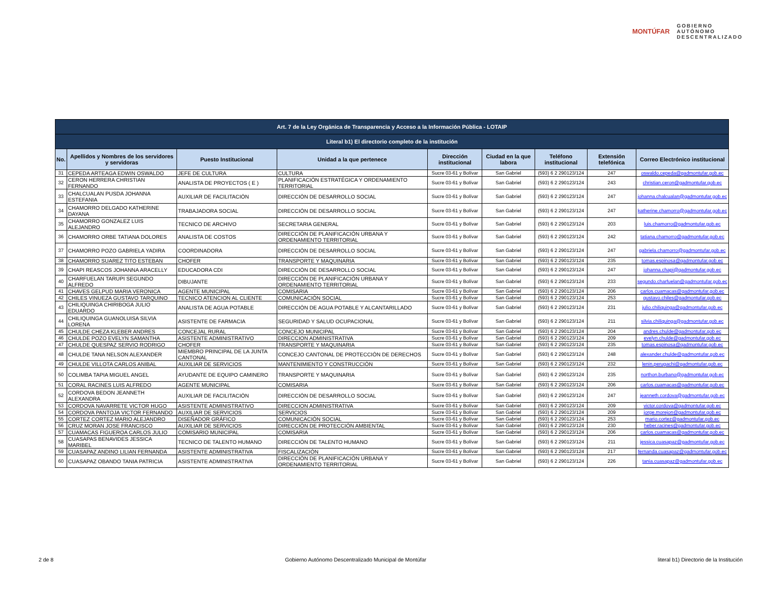MONTÚFAR
GOBIERNO
AUTÓNOMO
DESCENTRALIZADO
| Art. 7 de la Ley Orgánica de Transparencia y Acceso a la Información Pública - LOTAIP | | | | | | | | |
| --- | --- | --- | --- | --- | --- | --- | --- | --- |
| Literal b1) El directorio completo de la institución | | | | | | | | |
| No. | Apellidos y Nombres de los servidores y servidoras | Puesto Institucional | Unidad a la que pertenece | Dirección institucional | Ciudad en la que labora | Teléfono institucional | Extensión telefónica | Correo Electrónico institucional |
| 31 | CEPEDA ARTEAGA EDWIN OSWALDO | JEFE DE CULTURA | CULTURA | Sucre 03-61 y Bolívar | San Gabriel | (593) 6 2 290123/124 | 247 | oswaldo.cepeda@gadmontufar.gob.ec |
| 32 | CERON HERRERA CHRISTIAN FERNANDO | ANALISTA DE PROYECTOS ( E ) | PLANIFICACIÓN ESTRATÉGICA Y ORDENAMIENTO TERRITORIAL | Sucre 03-61 y Bolívar | San Gabriel | (593) 6 2 290123/124 | 243 | christian.ceron@gadmontufar.gob.ec |
| 33 | CHALCUALAN PUSDA JOHANNA ESTEFANIA | AUXILIAR DE FACILITACIÓN | DIRECCIÓN DE DESARROLLO SOCIAL | Sucre 03-61 y Bolívar | San Gabriel | (593) 6 2 290123/124 | 247 | johanna.chalcualan@gadmontufar.gob.ec |
| 34 | CHAMORRO DELGADO KATHERINE DAYANA | TRABAJADORA SOCIAL | DIRECCIÓN DE DESARROLLO SOCIAL | Sucre 03-61 y Bolívar | San Gabriel | (593) 6 2 290123/124 | 247 | katherine.chamorro@gadmontufar.gob.ec |
| 35 | CHAMORRO GONZALEZ LUIS ALEJANDRO | TECNICO DE ARCHIVO | SECRETARIA GENERAL | Sucre 03-61 y Bolívar | San Gabriel | (593) 6 2 290123/124 | 203 | luis.chamorro@gadmontufar.gob.ec |
| 36 | CHAMORRO ORBE TATIANA DOLORES | ANALISTA DE COSTOS | DIRECCIÓN DE PLANIFICACIÓN URBANA Y ORDENAMIENTO TERRITORIAL | Sucre 03-61 y Bolívar | San Gabriel | (593) 6 2 290123/124 | 242 | tatiana.chamorro@gadmontufar.gob.ec |
| 37 | CHAMORRO POZO GABRIELA YADIRA | COORDINADORA | DIRECCIÓN DE DESARROLLO SOCIAL | Sucre 03-61 y Bolívar | San Gabriel | (593) 6 2 290123/124 | 247 | gabriela.chamorro@gadmontufar.gob.ec |
| 38 | CHAMORRO SUAREZ TITO ESTEBAN | CHOFER | TRANSPORTE Y MAQUINARIA | Sucre 03-61 y Bolívar | San Gabriel | (593) 6 2 290123/124 | 235 | tomas.espinosa@gadmontufar.gob.ec |
| 39 | CHAPI REASCOS JOHANNA ARACELLY | EDUCADORA CDI | DIRECCIÓN DE DESARROLLO SOCIAL | Sucre 03-61 y Bolívar | San Gabriel | (593) 6 2 290123/124 | 247 | johanna.chapi@gadmontufar.gob.ec |
| 40 | CHARFUELAN TARUPI SEGUNDO ALFREDO | DIBUJANTE | DIRECCIÓN DE PLANIFICACIÓN URBANA Y ORDENAMIENTO TERRITORIAL | Sucre 03-61 y Bolívar | San Gabriel | (593) 6 2 290123/124 | 233 | segundo.charfuelan@gadmontufar.gob.ec |
| 41 | CHAVES GELPUD MARIA VERONICA | AGENTE MUNICIPAL | COMISARIA | Sucre 03-61 y Bolívar | San Gabriel | (593) 6 2 290123/124 | 206 | carlos.cuamacas@gadmontufar.gob.ec |
| 42 | CHILES VINUEZA GUSTAVO TARQUINO | TECNICO ATENCION AL CLIENTE | COMUNICACIÓN SOCIAL | Sucre 03-61 y Bolívar | San Gabriel | (593) 6 2 290123/124 | 253 | gustavo.chiles@gadmontufar.gob.ec |
| 43 | CHILIQUINGA CHIRIBOGA JULIO EDUARDO | ANALISTA DE AGUA POTABLE | DIRECCIÓN DE AGUA POTABLE Y ALCANTARILLADO | Sucre 03-61 y Bolívar | San Gabriel | (593) 6 2 290123/124 | 231 | julio.chiliquinga@gadmontufar.gob.ec |
| 44 | CHILIQUINGA GUANOLUISA SILVIA LORENA | ASISTENTE DE FARMACIA | SEGURIDAD Y SALUD OCUPACIONAL | Sucre 03-61 y Bolívar | San Gabriel | (593) 6 2 290123/124 | 211 | silvia.chiliquinga@gadmontufar.gob.ec |
| 45 | CHULDE CHEZA KLEBER ANDRES | CONCEJAL RURAL | CONCEJO MUNICIPAL | Sucre 03-61 y Bolívar | San Gabriel | (593) 6 2 290123/124 | 204 | andres.chulde@gadmontufar.gob.ec |
| 46 | CHULDE POZO EVELYN SAMANTHA | ASISTENTE ADMINISTRATIVO | DIRECCION ADMINISTRATIVA | Sucre 03-61 y Bolívar | San Gabriel | (593) 6 2 290123/124 | 209 | evelyn.chulde@gadmontufar.gob.ec |
| 47 | CHULDE QUESPAZ SERVIO RODRIGO | CHOFER | TRANSPORTE Y MAQUINARIA | Sucre 03-61 y Bolívar | San Gabriel | (593) 6 2 290123/124 | 235 | tomas.espinosa@gadmontufar.gob.ec |
| 48 | CHULDE TANA NELSON ALEXANDER | MIEMBRO PRINCIPAL DE LA JUNTA CANTONAL | CONCEJO CANTONAL DE PROTECCIÓN DE DERECHOS | Sucre 03-61 y Bolívar | San Gabriel | (593) 6 2 290123/124 | 248 | alexander.chulde@gadmontufar.gob.ec |
| 49 | CHULDE VILLOTA CARLOS ANIBAL | AUXILIAR DE SERVICIOS | MANTENIMIENTO Y CONSTRUCCIÓN | Sucre 03-61 y Bolívar | San Gabriel | (593) 6 2 290123/124 | 232 | lenin.perugachi@gadmontufar.gob.ec |
| 50 | COLIMBA TAPIA MIGUEL ANGEL | AYUDANTE DE EQUIPO CAMINERO | TRANSPORTE Y MAQUINARIA | Sucre 03-61 y Bolívar | San Gabriel | (593) 6 2 290123/124 | 235 | northon.burbano@gadmontufar.gob.ec |
| 51 | CORAL RACINES LUIS ALFREDO | AGENTE MUNICIPAL | COMISARIA | Sucre 03-61 y Bolívar | San Gabriel | (593) 6 2 290123/124 | 206 | carlos.cuamacas@gadmontufar.gob.ec |
| 52 | CORDOVA BEDON JEANNETH ALEXANDRA | AUXILIAR DE FACILITACIÓN | DIRECCIÓN DE DESARROLLO SOCIAL | Sucre 03-61 y Bolívar | San Gabriel | (593) 6 2 290123/124 | 247 | jeanneth.cordova@gadmontufar.gob.ec |
| 53 | CORDOVA NAVARRETE VICTOR HUGO | ASISTENTE ADMINISTRATIVO | DIRECCION ADMINISTRATIVA | Sucre 03-61 y Bolívar | San Gabriel | (593) 6 2 290123/124 | 209 | victor.cordova@gadmontufar.gob.ec |
| 54 | CORDOVA PANTOJA VICTOR FERNANDO | AUXILIAR DE SERVICIOS | SERVICIOS | Sucre 03-61 y Bolívar | San Gabriel | (593) 6 2 290123/124 | 209 | jorge.morejon@gadmontufar.gob.ec |
| 55 | CORTEZ CORTEZ MARIO ALEJANDRO | DISEÑADOR GRÁFICO | COMUNICACIÓN SOCIAL | Sucre 03-61 y Bolívar | San Gabriel | (593) 6 2 290123/124 | 253 | mario.cortez@gadmontufar.gob.ec |
| 56 | CRUZ MORAN JOSE FRANCISCO | AUXILIAR DE SERVICIOS | DIRECCIÓN DE PROTECCIÓN AMBIENTAL | Sucre 03-61 y Bolívar | San Gabriel | (593) 6 2 290123/124 | 230 | heber.racines@gadmontufar.gob.ec |
| 57 | CUAMACAS FIGUEROA CARLOS JULIO | COMISARIO MUNICIPAL | COMISARIA | Sucre 03-61 y Bolívar | San Gabriel | (593) 6 2 290123/124 | 206 | carlos.cuamacas@gadmontufar.gob.ec |
| 58 | CUASAPAS BENAVIDES JESSICA MARIBEL | TECNICO DE TALENTO HUMANO | DIRECCIÓN DE TALENTO HUMANO | Sucre 03-61 y Bolívar | San Gabriel | (593) 6 2 290123/124 | 211 | jessica.cuasapaz@gadmontufar.gob.ec |
| 59 | CUASAPAZ ANDINO LILIAN FERNANDA | ASISTENTE ADMINISTRATIVA | FISCALIZACIÓN | Sucre 03-61 y Bolívar | San Gabriel | (593) 6 2 290123/124 | 217 | fernanda.cuasapaz@gadmontufar.gob.ec |
| 60 | CUASAPAZ OBANDO TANIA PATRICIA | ASISTENTE ADMINISTRATIVA | DIRECCIÓN DE PLANIFICACIÓN URBANA Y ORDENAMIENTO TERRITORIAL | Sucre 03-61 y Bolívar | San Gabriel | (593) 6 2 290123/124 | 226 | tania.cuasapaz@gadmontufar.gob.ec |
2 de 8 Gobierno Autónomo Descentralizado Municipal de Montúfar literal b1) Directorio de la Institución